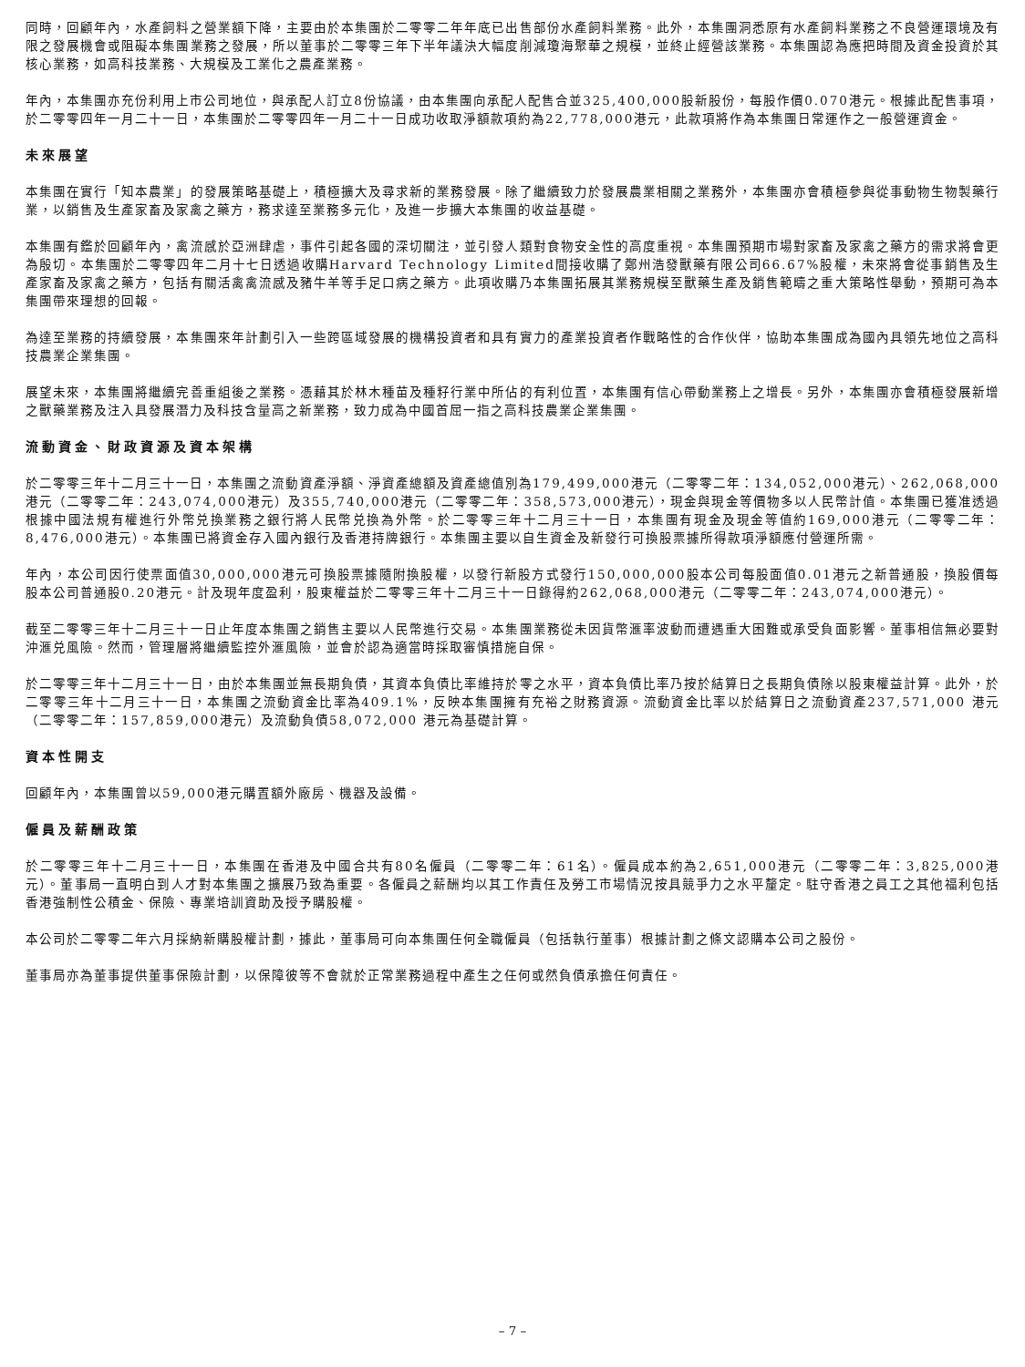同時，回顧年內，水產飼料之營業額下降，主要由於本集團於二零零二年年底已出售部份水產飼料業務。此外，本集團洞悉原有水產飼料業務之不良營運環境及有限之發展機會或阻礙本集團業務之發展，所以董事於二零零三年下半年議決大幅度削減瓊海聚華之規模，並終止經營該業務。本集團認為應把時間及資金投資於其核心業務，如高科技業務、大規模及工業化之農產業務。
年內，本集團亦充份利用上市公司地位，與承配人訂立8份協議，由本集團向承配人配售合並325,400,000股新股份，每股作價0.070港元。根據此配售事項，於二零零四年一月二十一日，本集團於二零零四年一月二十一日成功收取淨額款項約為22,778,000港元，此款項將作為本集團日常運作之一般營運資金。
未來展望
本集團在實行「知本農業」的發展策略基礎上，積極擴大及尋求新的業務發展。除了繼續致力於發展農業相關之業務外，本集團亦會積極參與從事動物生物製藥行業，以銷售及生產家畜及家禽之藥方，務求達至業務多元化，及進一步擴大本集團的收益基礎。
本集團有鑑於回顧年內，禽流感於亞洲肆虐，事件引起各國的深切關注，並引發人類對食物安全性的高度重視。本集團預期市場對家畜及家禽之藥方的需求將會更為殷切。本集團於二零零四年二月十七日透過收購Harvard Technology Limited間接收購了鄭州浩發獸藥有限公司66.67%股權，未來將會從事銷售及生產家畜及家禽之藥方，包括有關活禽禽流感及豬牛羊等手足口病之藥方。此項收購乃本集團拓展其業務規模至獸藥生產及銷售範疇之重大策略性舉動，預期可為本集團帶來理想的回報。
為達至業務的持續發展，本集團來年計劃引入一些跨區域發展的機構投資者和具有實力的產業投資者作戰略性的合作伙伴，協助本集團成為國內具領先地位之高科技農業企業集團。
展望未來，本集團將繼續完善重組後之業務。憑藉其於林木種苗及種籽行業中所佔的有利位置，本集團有信心帶動業務上之增長。另外，本集團亦會積極發展新增之獸藥業務及注入具發展潛力及科技含量高之新業務，致力成為中國首屈一指之高科技農業企業集團。
流動資金、財政資源及資本架構
於二零零三年十二月三十一日，本集團之流動資產淨額、淨資產總額及資產總值別為179,499,000港元（二零零二年：134,052,000港元）、262,068,000港元（二零零二年：243,074,000港元）及355,740,000港元（二零零二年：358,573,000港元），現金與現金等價物多以人民幣計值。本集團已獲准透過根據中國法規有權進行外幣兑換業務之銀行將人民幣兑換為外幣。於二零零三年十二月三十一日，本集團有現金及現金等值約169,000港元（二零零二年：8,476,000港元）。本集團已將資金存入國內銀行及香港持牌銀行。本集團主要以自生資金及新發行可換股票據所得款項淨額應付營運所需。
年內，本公司因行使票面值30,000,000港元可換股票據隨附換股權，以發行新股方式發行150,000,000股本公司每股面值0.01港元之新普通股，換股價每股本公司普通股0.20港元。計及現年度盈利，股東權益於二零零三年十二月三十一日錄得約262,068,000港元（二零零二年：243,074,000港元）。
截至二零零三年十二月三十一日止年度本集團之銷售主要以人民幣進行交易。本集團業務從未因貨幣滙率波動而遭遇重大困難或承受負面影響。董事相信無必要對沖滙兑風險。然而，管理層將繼續監控外滙風險，並會於認為適當時採取審慎措施自保。
於二零零三年十二月三十一日，由於本集團並無長期負債，其資本負債比率維持於零之水平，資本負債比率乃按於結算日之長期負債除以股東權益計算。此外，於二零零三年十二月三十一日，本集團之流動資金比率為409.1%，反映本集團擁有充裕之財務資源。流動資金比率以於結算日之流動資產237,571,000 港元（二零零二年：157,859,000港元）及流動負債58,072,000 港元為基礎計算。
資本性開支
回顧年內，本集團曾以59,000港元購置額外廠房、機器及設備。
僱員及薪酬政策
於二零零三年十二月三十一日，本集團在香港及中國合共有80名僱員（二零零二年：61名）。僱員成本約為2,651,000港元（二零零二年：3,825,000港元）。董事局一直明白到人才對本集團之擴展乃致為重要。各僱員之薪酬均以其工作責任及勞工市場情況按具競爭力之水平釐定。駐守香港之員工之其他福利包括香港強制性公積金、保險、專業培訓資助及授予購股權。
本公司於二零零二年六月採納新購股權計劃，據此，董事局可向本集團任何全職僱員（包括執行董事）根據計劃之條文認購本公司之股份。
董事局亦為董事提供董事保險計劃，以保障彼等不會就於正常業務過程中產生之任何或然負債承擔任何責任。
– 7 –